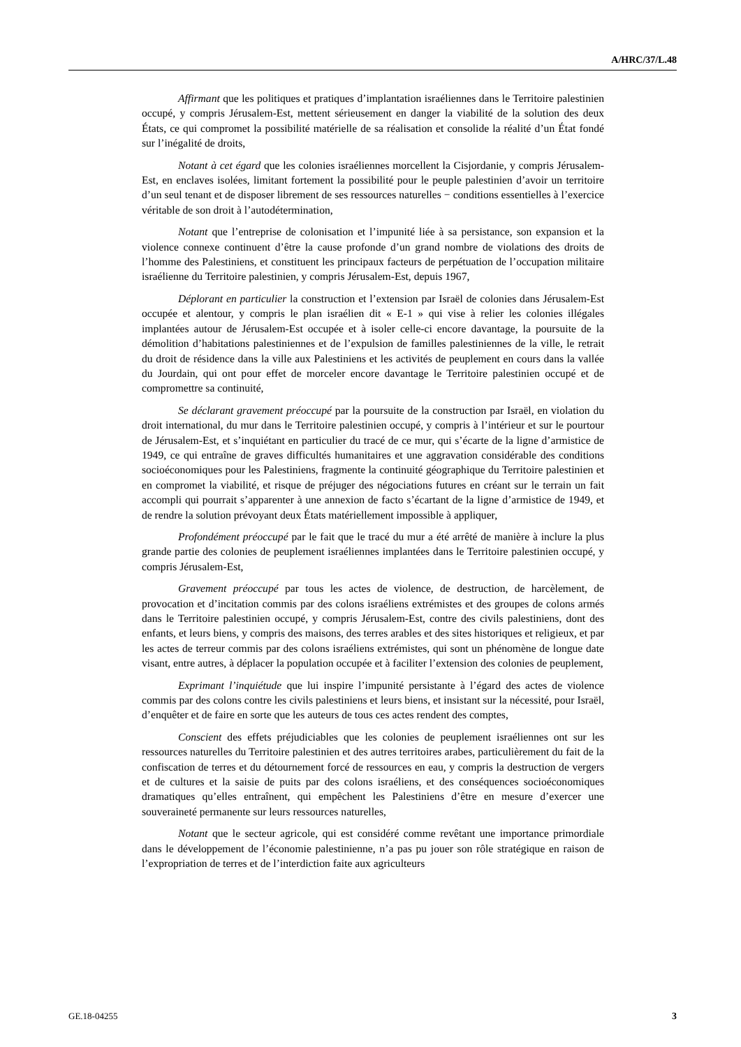A/HRC/37/L.48
Affirmant que les politiques et pratiques d’implantation israéliennes dans le Territoire palestinien occupé, y compris Jérusalem-Est, mettent sérieusement en danger la viabilité de la solution des deux États, ce qui compromet la possibilité matérielle de sa réalisation et consolide la réalité d’un État fondé sur l’inégalité de droits,
Notant à cet égard que les colonies israéliennes morcellent la Cisjordanie, y compris Jérusalem-Est, en enclaves isolées, limitant fortement la possibilité pour le peuple palestinien d’avoir un territoire d’un seul tenant et de disposer librement de ses ressources naturelles − conditions essentielles à l’exercice véritable de son droit à l’autodétermination,
Notant que l’entreprise de colonisation et l’impunité liée à sa persistance, son expansion et la violence connexe continuent d’être la cause profonde d’un grand nombre de violations des droits de l’homme des Palestiniens, et constituent les principaux facteurs de perpétuation de l’occupation militaire israélienne du Territoire palestinien, y compris Jérusalem-Est, depuis 1967,
Déplorant en particulier la construction et l’extension par Israël de colonies dans Jérusalem-Est occupée et alentour, y compris le plan israélien dit « E-1 » qui vise à relier les colonies illégales implantées autour de Jérusalem-Est occupée et à isoler celle-ci encore davantage, la poursuite de la démolition d’habitations palestiniennes et de l’expulsion de familles palestiniennes de la ville, le retrait du droit de résidence dans la ville aux Palestiniens et les activités de peuplement en cours dans la vallée du Jourdain, qui ont pour effet de morceler encore davantage le Territoire palestinien occupé et de compromettre sa continuité,
Se déclarant gravement préoccupé par la poursuite de la construction par Israël, en violation du droit international, du mur dans le Territoire palestinien occupé, y compris à l’intérieur et sur le pourtour de Jérusalem-Est, et s’inquiétant en particulier du tracé de ce mur, qui s’écarte de la ligne d’armistice de 1949, ce qui entraîne de graves difficultés humanitaires et une aggravation considérable des conditions socioéconomiques pour les Palestiniens, fragmente la continuité géographique du Territoire palestinien et en compromet la viabilité, et risque de préjuger des négociations futures en créant sur le terrain un fait accompli qui pourrait s’apparenter à une annexion de facto s’écartant de la ligne d’armistice de 1949, et de rendre la solution prévoyant deux États matériellement impossible à appliquer,
Profondément préoccupé par le fait que le tracé du mur a été arrêté de manière à inclure la plus grande partie des colonies de peuplement israéliennes implantées dans le Territoire palestinien occupé, y compris Jérusalem-Est,
Gravement préoccupé par tous les actes de violence, de destruction, de harcèlement, de provocation et d’incitation commis par des colons israéliens extrémistes et des groupes de colons armés dans le Territoire palestinien occupé, y compris Jérusalem-Est, contre des civils palestiniens, dont des enfants, et leurs biens, y compris des maisons, des terres arables et des sites historiques et religieux, et par les actes de terreur commis par des colons israéliens extrémistes, qui sont un phénomène de longue date visant, entre autres, à déplacer la population occupée et à faciliter l’extension des colonies de peuplement,
Exprimant l’inquiétude que lui inspire l’impunité persistante à l’égard des actes de violence commis par des colons contre les civils palestiniens et leurs biens, et insistant sur la nécessité, pour Israël, d’enquêter et de faire en sorte que les auteurs de tous ces actes rendent des comptes,
Conscient des effets préjudiciables que les colonies de peuplement israéliennes ont sur les ressources naturelles du Territoire palestinien et des autres territoires arabes, particulièrement du fait de la confiscation de terres et du détournement forcé de ressources en eau, y compris la destruction de vergers et de cultures et la saisie de puits par des colons israéliens, et des conséquences socioéconomiques dramatiques qu’elles entraînent, qui empêchent les Palestiniens d’être en mesure d’exercer une souveraineté permanente sur leurs ressources naturelles,
Notant que le secteur agricole, qui est considéré comme revêtant une importance primordiale dans le développement de l’économie palestinienne, n’a pas pu jouer son rôle stratégique en raison de l’expropriation de terres et de l’interdiction faite aux agriculteurs
GE.18-04255 3